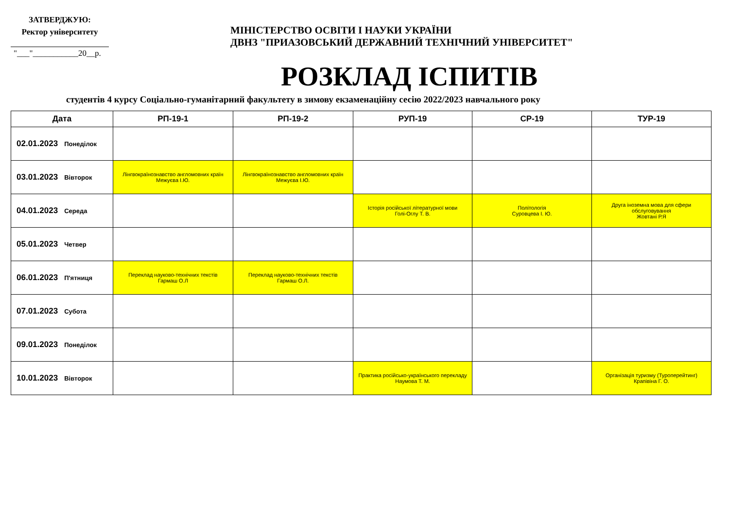ЗАТВЕРДЖУЮ:
Ректор університету
"___"___________20__р.
МІНІСТЕРСТВО ОСВІТИ І НАУКИ УКРАЇНИ
ДВНЗ "ПРИАЗОВСЬКИЙ ДЕРЖАВНИЙ ТЕХНІЧНИЙ УНІВЕРСИТЕТ"
РОЗКЛАД ІСПИТІВ
студентів 4 курсу Соціально-гуманітарний факультету в зимову екзаменаційну сесію 2022/2023 навчального року
| Дата | РП-19-1 | РП-19-2 | РУП-19 | СР-19 | ТУР-19 |
| --- | --- | --- | --- | --- | --- |
| 02.01.2023 Понеділок | | | | | |
| 03.01.2023 Вівторок | Лінгвокраїнознавство англомовних країн Межуєва І.Ю. | Лінгвокраїнознавство англомовних країн Межуєва І.Ю. | | | |
| 04.01.2023 Середа | | | Історія російської літературної мови Голі-Оглу Т. В. | Політологія Суровцева І. Ю. | Друга іноземна мова для сфери обслуговування Жовтані Р.Я |
| 05.01.2023 Четвер | | | | | |
| 06.01.2023 П'ятниця | Переклад науково-технічних текстів Гармаш О.Л | Переклад науково-технічних текстів Гармаш О.Л. | | | |
| 07.01.2023 Субота | | | | | |
| 09.01.2023 Понеділок | | | | | |
| 10.01.2023 Вівторок | | | Практика російсько-українського перекладу Наумова Т. М. | | Організація туризму (Туроперейтинг) Крапівіна Г. О. |